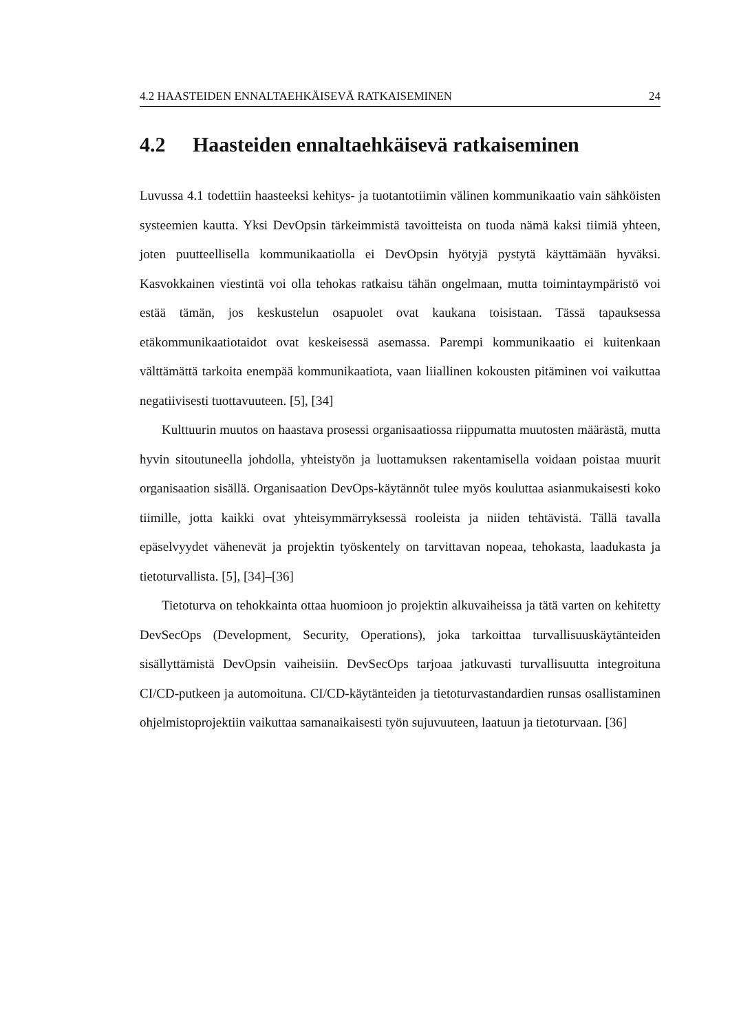4.2 HAASTEIDEN ENNALTAEHKÄISEVÄ RATKAISEMINEN 24
4.2 Haasteiden ennaltaehkäisevä ratkaiseminen
Luvussa 4.1 todettiin haasteeksi kehitys- ja tuotantotiimin välinen kommunikaatio vain sähköisten systeemien kautta. Yksi DevOpsin tärkeimmistä tavoitteista on tuoda nämä kaksi tiimiä yhteen, joten puutteellisella kommunikaatiolla ei DevOpsin hyötyjä pystytä käyttämään hyväksi. Kasvokkainen viestintä voi olla tehokas ratkaisu tähän ongelmaan, mutta toimintaympäristö voi estää tämän, jos keskustelun osapuolet ovat kaukana toisistaan. Tässä tapauksessa etäkommunikaatiotaidot ovat keskeisessä asemassa. Parempi kommunikaatio ei kuitenkaan välttämättä tarkoita enempää kommunikaatiota, vaan liiallinen kokousten pitäminen voi vaikuttaa negatiivisesti tuottavuuteen. [5], [34]
Kulttuurin muutos on haastava prosessi organisaatiossa riippumatta muutosten määrästä, mutta hyvin sitoutuneella johdolla, yhteistyön ja luottamuksen rakentamisella voidaan poistaa muurit organisaation sisällä. Organisaation DevOps-käytännöt tulee myös kouluttaa asianmukaisesti koko tiimille, jotta kaikki ovat yhteisymmärryksessä rooleista ja niiden tehtävistä. Tällä tavalla epäselvyydet vähenevät ja projektin työskentely on tarvittavan nopeaa, tehokasta, laadukasta ja tietoturvallista. [5], [34]–[36]
Tietoturva on tehokkainta ottaa huomioon jo projektin alkuvaiheissa ja tätä varten on kehitetty DevSecOps (Development, Security, Operations), joka tarkoittaa turvallisuuskäytänteiden sisällyttämistä DevOpsin vaiheisiin. DevSecOps tarjoaa jatkuvasti turvallisuutta integroituna CI/CD-putkeen ja automoituna. CI/CD-käytänteiden ja tietoturvastandardien runsas osallistaminen ohjelmistoprojektiin vaikuttaa samanaikaisesti työn sujuvuuteen, laatuun ja tietoturvaan. [36]